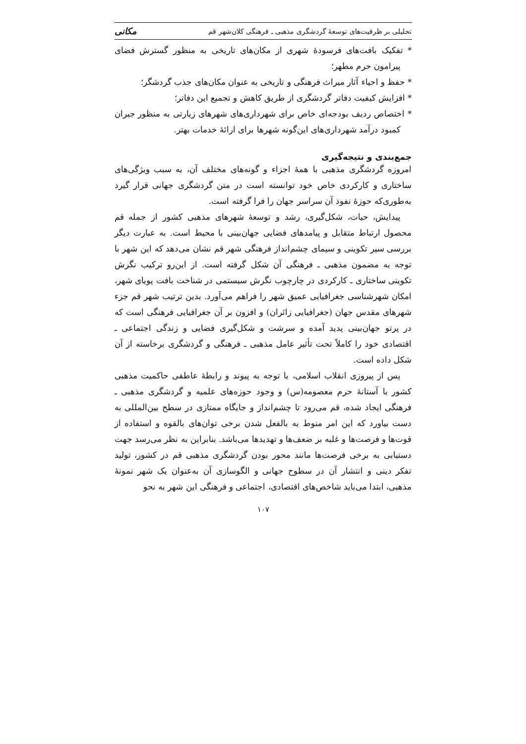تحلیلی بر ظرفیت‌های توسعهٔ گردشگری مذهبی ـ فرهنگی کلان‌شهر قم مکانی
* تفکیک بافت‌های فرسودهٔ شهری از مکان‌های تاریخی به منظور گسترش فضای پیرامون حرم مطهر؛
* حفظ و احیاء آثار میراث فرهنگی و تاریخی به عنوان مکان‌های جذب گردشگر؛
* افزایش کیفیت دفاتر گردشگری از طریق کاهش و تجمیع این دفاتر؛
* اختصاص ردیف بودجه‌ای خاص برای شهرداری‌های شهرهای زیارتی به منظور جبران کمبود درآمد شهرداری‌های این‌گونه شهرها برای ارائهٔ خدمات بهتر.
جمع‌بندی و نتیجه‌گیری
امروزه گردشگری مذهبی با همهٔ اجزاء و گونه‌های مختلف آن، به سبب ویژگی‌های ساختاری و کارکردی خاص خود توانسته است در متن گردشگری جهانی قرار گیرد به‌طوری‌که حوزهٔ نفوذ آن سراسر جهان را فرا گرفته است.
پیدایش، حیات، شکل‌گیری، رشد و توسعهٔ شهرهای مذهبی کشور از جمله قم محصول ارتباط متقابل و پیامدهای فضایی جهان‌بینی با محیط است. به عبارت دیگر بررسی سیر تکوینی و سیمای چشم‌انداز فرهنگی شهر قم نشان می‌دهد که این شهر با توجه به مضمون مذهبی ـ فرهنگی آن شکل گرفته است. از این‌رو ترکیب نگرش تکوینی ساختاری ـ کارکردی در چارچوب نگرش سیستمی در شناخت بافت پویای شهر، امکان شهرشناسی جغرافیایی عمیق شهر را فراهم می‌آورد. بدین ترتیب شهر قم جزء شهرهای مقدس جهان (جغرافیایی زائران) و افزون بر آن جغرافیایی فرهنگی است که در پرتو جهان‌بینی پدید آمده و سرشت و شکل‌گیری فضایی و زندگی اجتماعی ـ اقتصادی خود را کاملاً تحت تأثیر عامل مذهبی ـ فرهنگی و گردشگری برخاسته از آن شکل داده است.
پس از پیروزی انقلاب اسلامی، با توجه به پیوند و رابطهٔ عاطفی حاکمیت مذهبی کشور با آستانهٔ حرم معصومه(س) و وجود حوزه‌های علمیه و گردشگری مذهبی ـ فرهنگی ایجاد شده، قم می‌رود تا چشم‌انداز و جایگاه ممتازی در سطح بین‌المللی به دست بیاورد که این امر منوط به بالفعل شدن برخی توان‌های بالقوه و استفاده از قوت‌ها و فرصت‌ها و غلبه بر ضعف‌ها و تهدیدها می‌باشد. بنابراین به نظر می‌رسد جهت دستیابی به برخی فرصت‌ها مانند محور بودن گردشگری مذهبی قم در کشور، تولید تفکر دینی و انتشار آن در سطوح جهانی و الگوسازی آن به‌عنوان یک شهر نمونهٔ مذهبی، ابتدا می‌باید شاخص‌های اقتصادی، اجتماعی و فرهنگی این شهر به نحو
۱۰۷